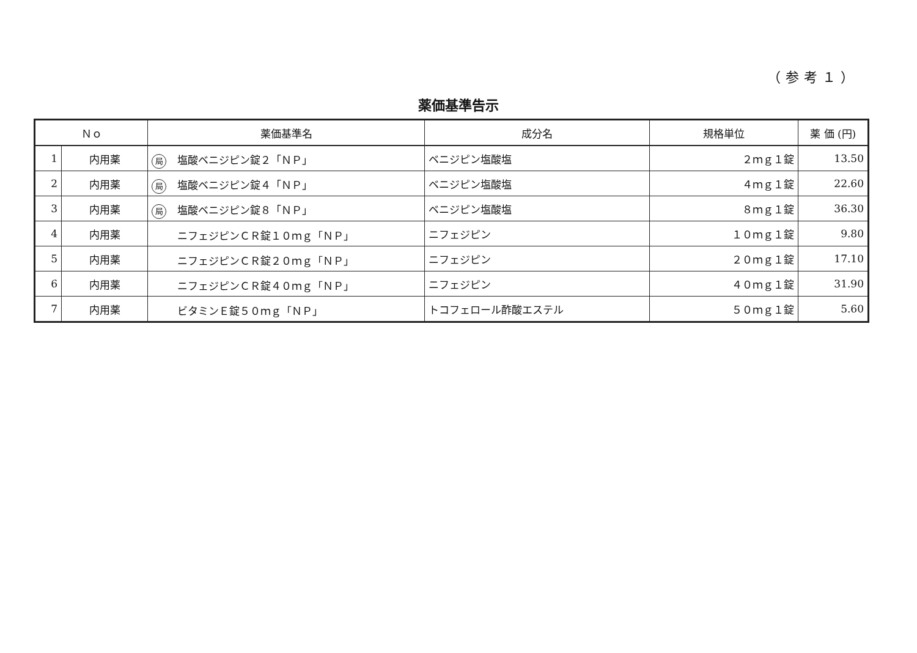（参考１）
薬価基準告示
| Ｎｏ | | 薬価基準名 | 成分名 | 規格単位 | 薬 価 (円) |
| --- | --- | --- | --- | --- | --- |
| 1 | 内用薬 | 局 塩酸ベニジピン錠２「ＮＰ」 | ベニジピン塩酸塩 | ２ｍｇ１錠 | 13.50 |
| 2 | 内用薬 | 局 塩酸ベニジピン錠４「ＮＰ」 | ベニジピン塩酸塩 | ４ｍｇ１錠 | 22.60 |
| 3 | 内用薬 | 局 塩酸ベニジピン錠８「ＮＰ」 | ベニジピン塩酸塩 | ８ｍｇ１錠 | 36.30 |
| 4 | 内用薬 | ニフェジピンＣＲ錠１０ｍｇ「ＮＰ」 | ニフェジピン | １０ｍｇ１錠 | 9.80 |
| 5 | 内用薬 | ニフェジピンＣＲ錠２０ｍｇ「ＮＰ」 | ニフェジピン | ２０ｍｇ１錠 | 17.10 |
| 6 | 内用薬 | ニフェジピンＣＲ錠４０ｍｇ「ＮＰ」 | ニフェジピン | ４０ｍｇ１錠 | 31.90 |
| 7 | 内用薬 | ビタミンＥ錠５０ｍｇ「ＮＰ」 | トコフェロール酢酸エステル | ５０ｍｇ１錠 | 5.60 |